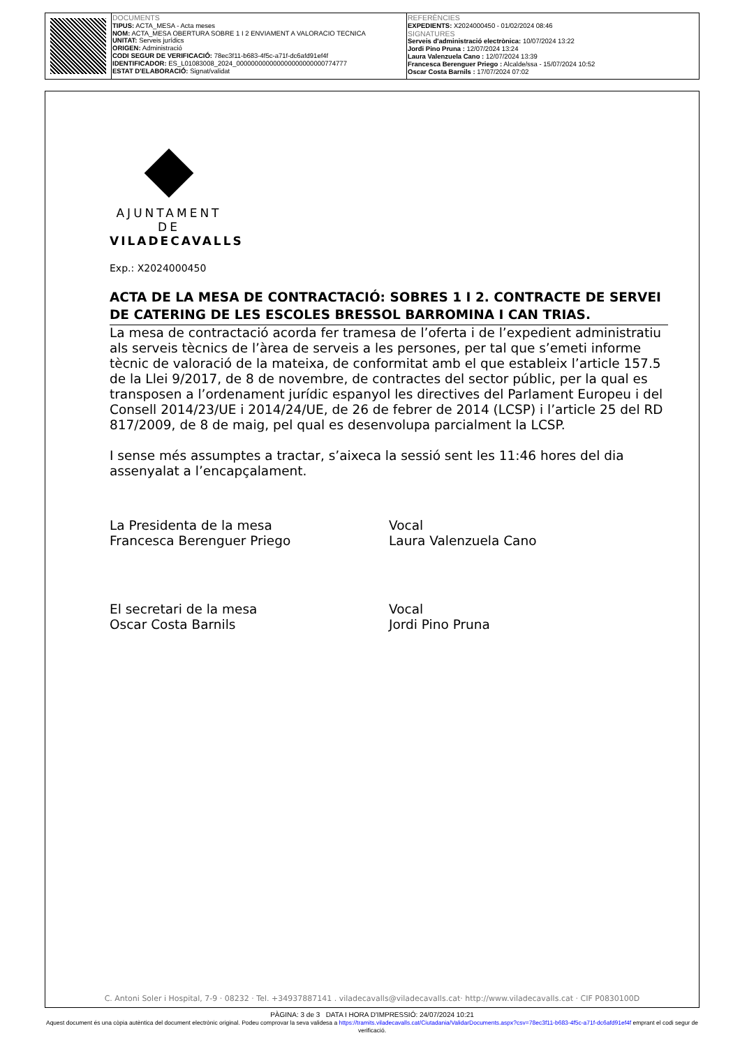| | DOCUMENTS TIPUS: ACTA_MESA - Acta meses NOM: ACTA_MESA OBERTURA SOBRE 1 I 2 ENVIAMENT A VALORACIO TECNICA UNITAT: Serveis jurídics ORIGEN: Administració CODI SEGUR DE VERIFICACIÓ: 78ec3f11-b683-4f5c-a71f-dc6afd91ef4f IDENTIFICADOR: ES_L01083008_2024_000000000000000000000000774777 ESTAT D'ELABORACIÓ: Signat/validat | REFERÈNCIES EXPEDIENTS: X2024000450 - 01/02/2024 08:46 SIGNATURES Serveis d'administració electrònica: 10/07/2024 13:22 Jordi Pino Pruna : 12/07/2024 13:24 Laura Valenzuela Cano : 12/07/2024 13:39 Francesca Berenguer Priego : Alcalde/ssa - 15/07/2024 10:52 Oscar Costa Barnils : 17/07/2024 07:02 |
AJUNTAMENT DE
VILADECAVALLS
Exp.: X2024000450
ACTA DE LA MESA DE CONTRACTACIÓ: SOBRES 1 I 2. CONTRACTE DE SERVEI DE CATERING DE LES ESCOLES BRESSOL BARROMINA I CAN TRIAS.
La mesa de contractació acorda fer tramesa de l’oferta i de l’expedient administratiu als serveis tècnics de l’àrea de serveis a les persones, per tal que s’emeti informe tècnic de valoració de la mateixa, de conformitat amb el que estableix l’article 157.5 de la Llei 9/2017, de 8 de novembre, de contractes del sector públic, per la qual es transposen a l’ordenament jurídic espanyol les directives del Parlament Europeu i del Consell 2014/23/UE i 2014/24/UE, de 26 de febrer de 2014 (LCSP) i l’article 25 del RD 817/2009, de 8 de maig, pel qual es desenvolupa parcialment la LCSP.
I sense més assumptes a tractar, s’aixeca la sessió sent les 11:46 hores del dia assenyalat a l’encapçalament.
La Presidenta de la mesa
Francesca Berenguer Priego
Vocal
Laura Valenzuela Cano
El secretari de la mesa
Oscar Costa Barnils
Vocal
Jordi Pino Pruna
C. Antoni Soler i Hospital, 7-9 · 08232 · Tel. +34937887141 . viladecavalls@viladecavalls.cat· http://www.viladecavalls.cat · CIF P0830100D
PÀGINA: 3 de 3 DATA I HORA D'IMPRESSIÓ: 24/07/2024 10:21
Aquest document és una còpia autèntica del document electrònic original. Podeu comprovar la seva validesa a https://tramits.viladecavalls.cat/Ciutadania/ValidarDocuments.aspx?csv=78ec3f11-b683-4f5c-a71f-dc6afd91ef4f emprant el codi segur de verificació.